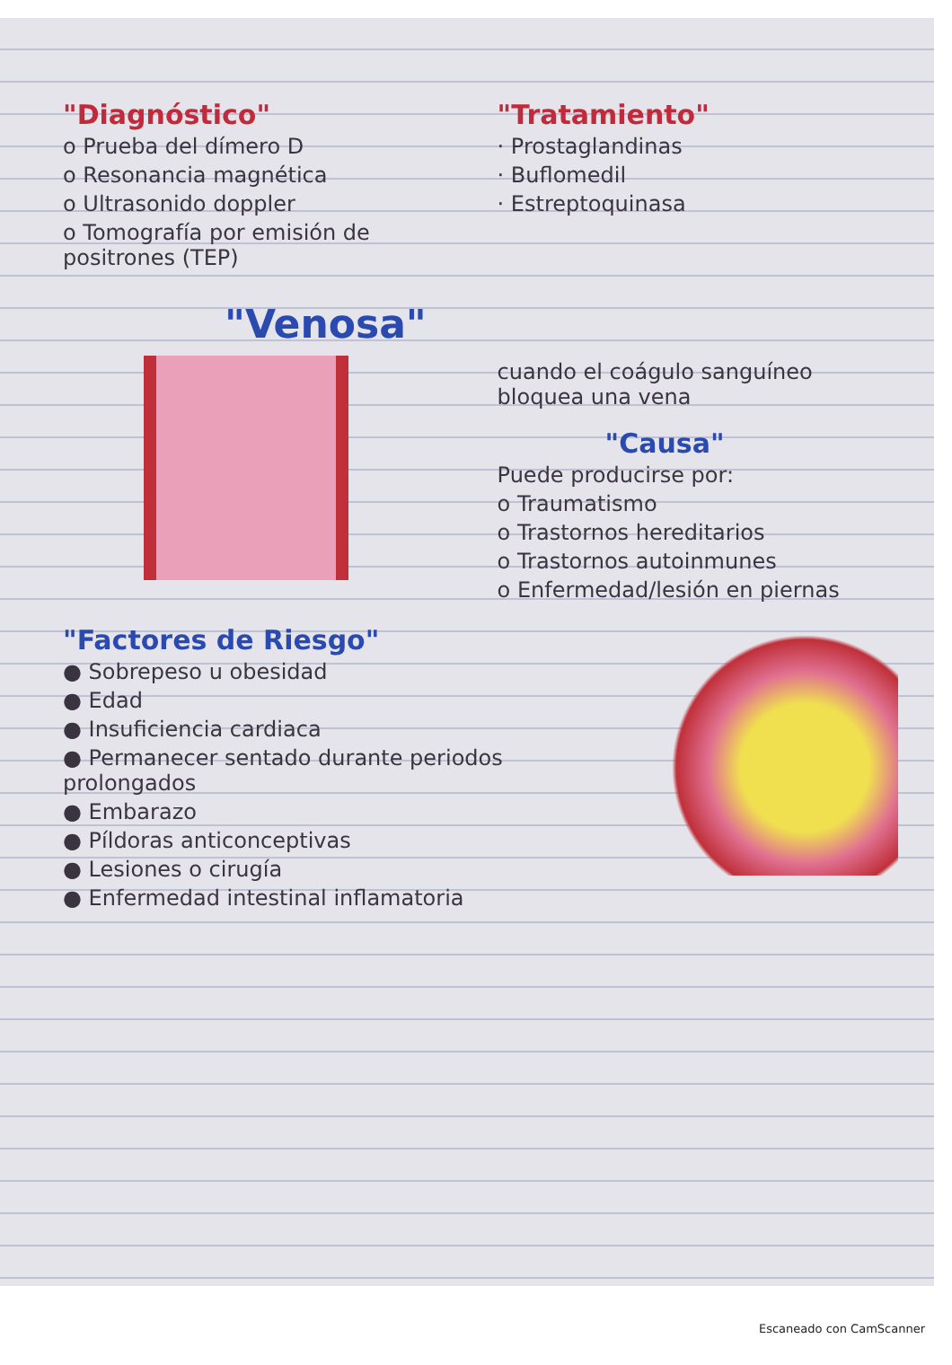"Diagnóstico"
o Prueba del dímero D
o Resonancia magnética
o Ultrasonido doppler
o Tomografía por emisión de positrones (TEP)
"Tratamiento"
· Prostaglandinas
· Buflomedil
· Estreptoquinasa
"Venosa"
cuando el coágulo sanguíneo bloquea una vena
"Causa"
Puede producirse por:
o Traumatismo
o Trastornos hereditarios
o Trastornos autoinmunes
o Enfermedad/lesión en piernas
"Factores de Riesgo"
● Sobrepeso u obesidad
● Edad
● Insuficiencia cardiaca
● Permanecer sentado durante periodos prolongados
● Embarazo
● Píldoras anticonceptivas
● Lesiones o cirugía
● Enfermedad intestinal inflamatoria
Escaneado con CamScanner